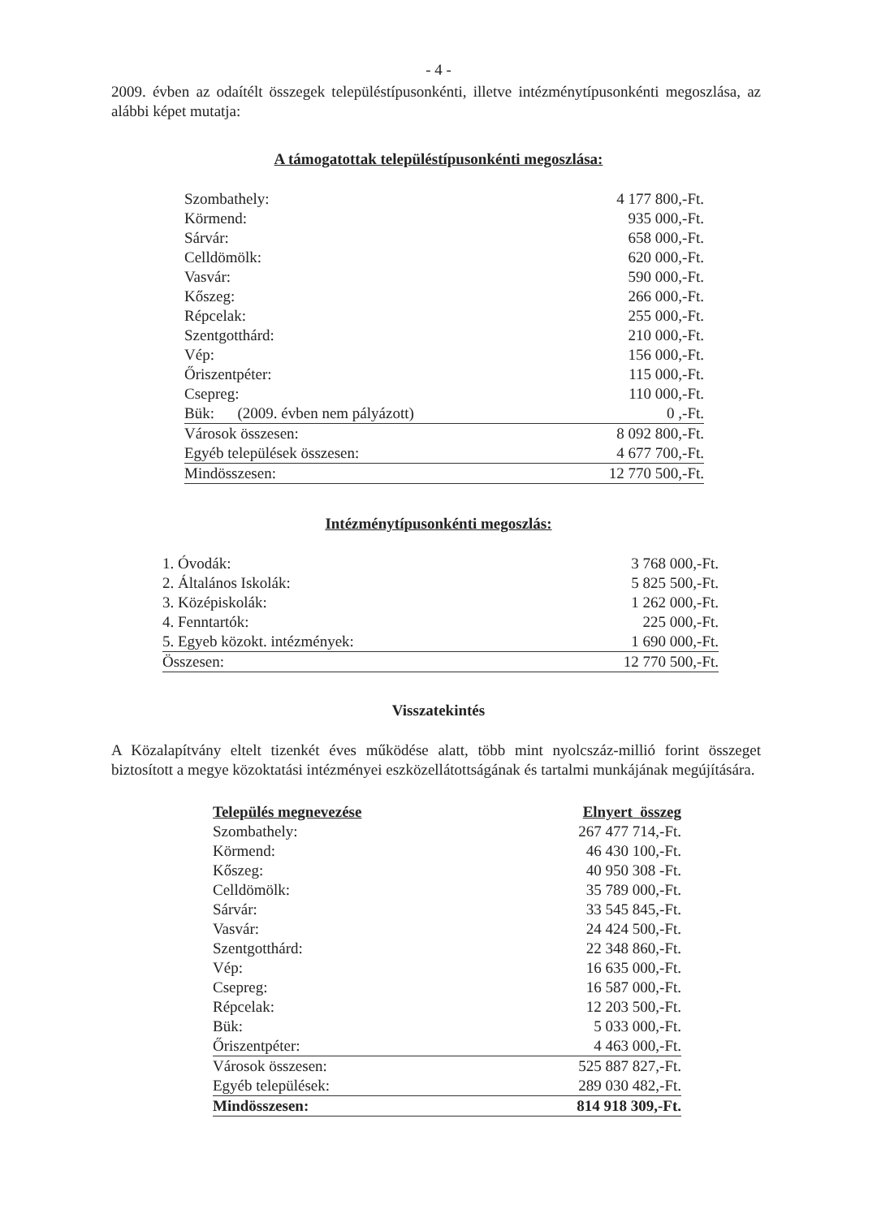- 4 -
2009. évben az odaítélt összegek településtípusonkénti, illetve intézménytípusonkénti megoszlása, az alábbi képet mutatja:
A támogatottak településtípusonkénti megoszlása:
| Szombathely: | 4 177 800,-Ft. |
| Körmend: | 935 000,-Ft. |
| Sárvár: | 658 000,-Ft. |
| Celldömölk: | 620 000,-Ft. |
| Vasvár: | 590 000,-Ft. |
| Kőszeg: | 266 000,-Ft. |
| Répcelak: | 255 000,-Ft. |
| Szentgotthárd: | 210 000,-Ft. |
| Vép: | 156 000,-Ft. |
| Őriszentpéter: | 115 000,-Ft. |
| Csepreg: | 110 000,-Ft. |
| Bük: (2009. évben nem pályázott) | 0 ,-Ft. |
| Városok összesen: | 8 092 800,-Ft. |
| Egyéb települések összesen: | 4 677 700,-Ft. |
| Mindösszesen: | 12 770 500,-Ft. |
Intézménytípusonkénti megoszlás:
| 1. Óvodák: | 3 768 000,-Ft. |
| 2. Általános Iskolák: | 5 825 500,-Ft. |
| 3. Középiskolák: | 1 262 000,-Ft. |
| 4. Fenntartók: | 225 000,-Ft. |
| 5. Egyeb közokt. intézmények: | 1 690 000,-Ft. |
| Összesen: | 12 770 500,-Ft. |
Visszatekintés
A Közalapítvány eltelt tizenkét éves működése alatt, több mint nyolcszáz-millió forint összeget biztosított a megye közoktatási intézményei eszközellátottságának és tartalmi munkájának megújítására.
| Település megnevezése | Elnyert összeg |
| --- | --- |
| Szombathely: | 267 477 714,-Ft. |
| Körmend: | 46 430 100,-Ft. |
| Kőszeg: | 40 950 308 -Ft. |
| Celldömölk: | 35 789 000,-Ft. |
| Sárvár: | 33 545 845,-Ft. |
| Vasvár: | 24 424 500,-Ft. |
| Szentgotthárd: | 22 348 860,-Ft. |
| Vép: | 16 635 000,-Ft. |
| Csepreg: | 16 587 000,-Ft. |
| Répcelak: | 12 203 500,-Ft. |
| Bük: | 5 033 000,-Ft. |
| Őriszentpéter: | 4 463 000,-Ft. |
| Városok összesen: | 525 887 827,-Ft. |
| Egyéb települések: | 289 030 482,-Ft. |
| Mindösszesen: | 814 918 309,-Ft. |